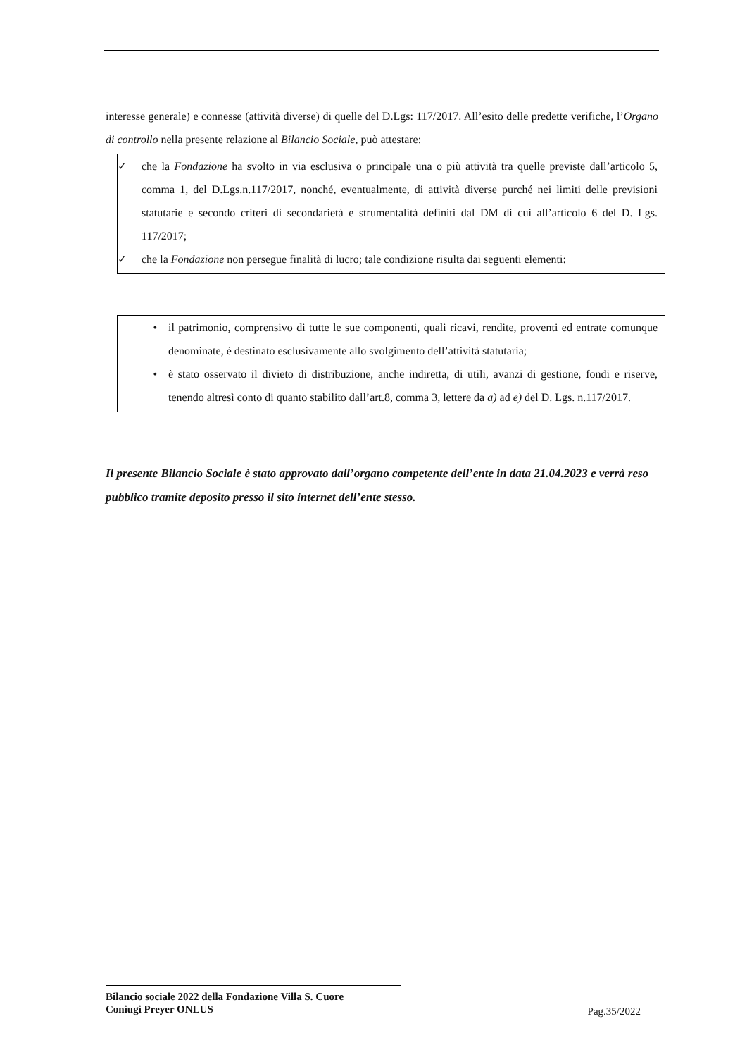interesse generale) e connesse (attività diverse) di quelle del D.Lgs: 117/2017. All’esito delle predette verifiche, l’Organo di controllo nella presente relazione al Bilancio Sociale, può attestare:
✓ che la Fondazione ha svolto in via esclusiva o principale una o più attività tra quelle previste dall’articolo 5, comma 1, del D.Lgs.n.117/2017, nonché, eventualmente, di attività diverse purché nei limiti delle previsioni statutarie e secondo criteri di secondarietà e strumentalità definiti dal DM di cui all’articolo 6 del D. Lgs. 117/2017;
✓ che la Fondazione non persegue finalità di lucro; tale condizione risulta dai seguenti elementi:
• il patrimonio, comprensivo di tutte le sue componenti, quali ricavi, rendite, proventi ed entrate comunque denominate, è destinato esclusivamente allo svolgimento dell’attività statutaria;
• è stato osservato il divieto di distribuzione, anche indiretta, di utili, avanzi di gestione, fondi e riserve, tenendo altresì conto di quanto stabilito dall’art.8, comma 3, lettere da a) ad e) del D. Lgs. n.117/2017.
Il presente Bilancio Sociale è stato approvato dall’organo competente dell’ente in data 21.04.2023 e verrà reso pubblico tramite deposito presso il sito internet dell’ente stesso.
Bilancio sociale 2022 della Fondazione Villa S. Cuore
Coniugi Preyer ONLUS
Pag.35/2022